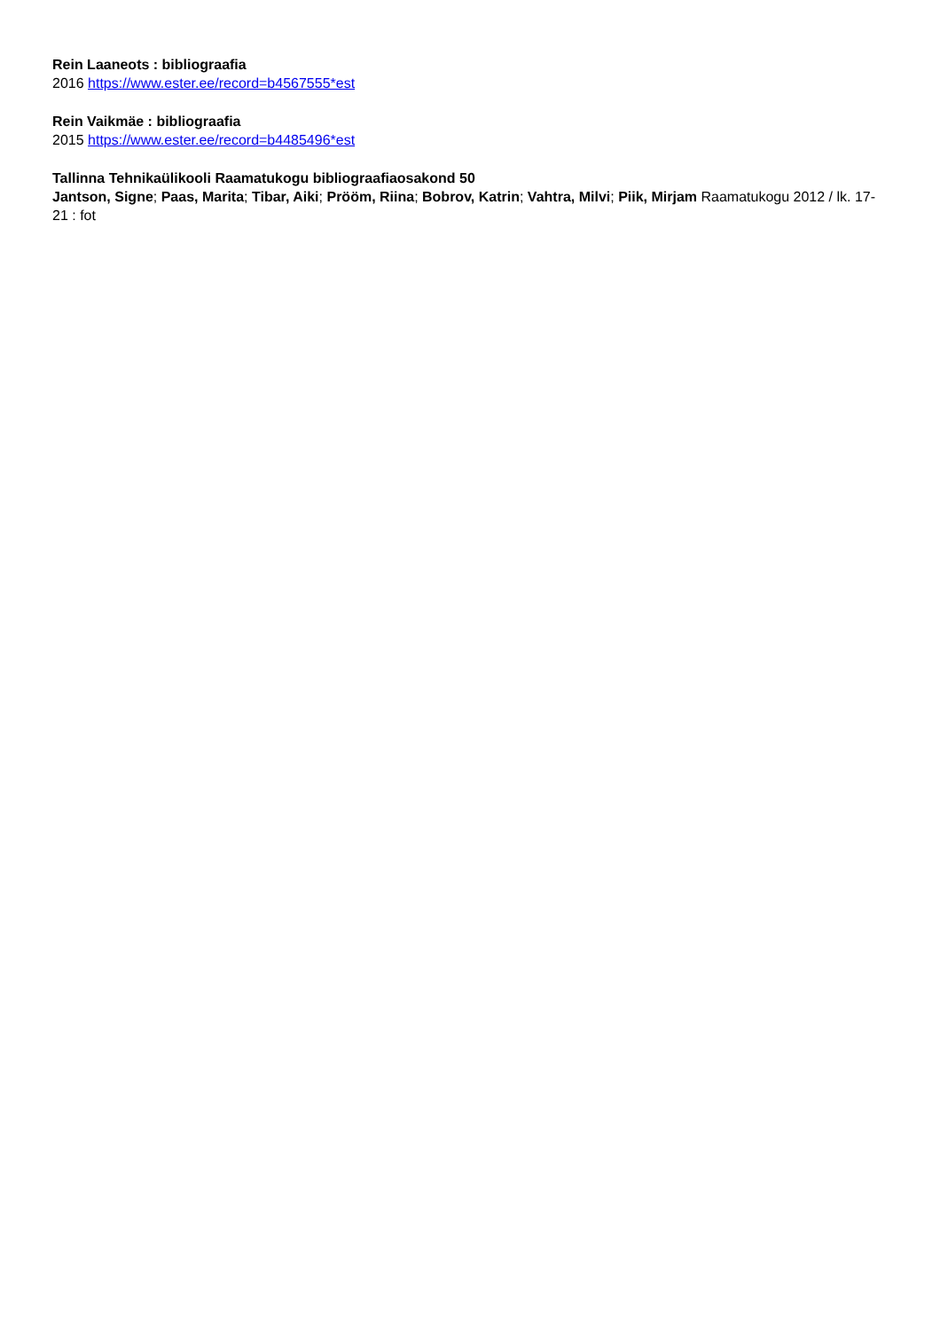Rein Laaneots : bibliograafia
2016 https://www.ester.ee/record=b4567555*est
Rein Vaikmäe : bibliograafia
2015 https://www.ester.ee/record=b4485496*est
Tallinna Tehnikaülikooli Raamatukogu bibliograafiaosakond 50
Jantson, Signe; Paas, Marita; Tibar, Aiki; Prööm, Riina; Bobrov, Katrin; Vahtra, Milvi; Piik, Mirjam Raamatukogu 2012 / lk. 17-21 : fot